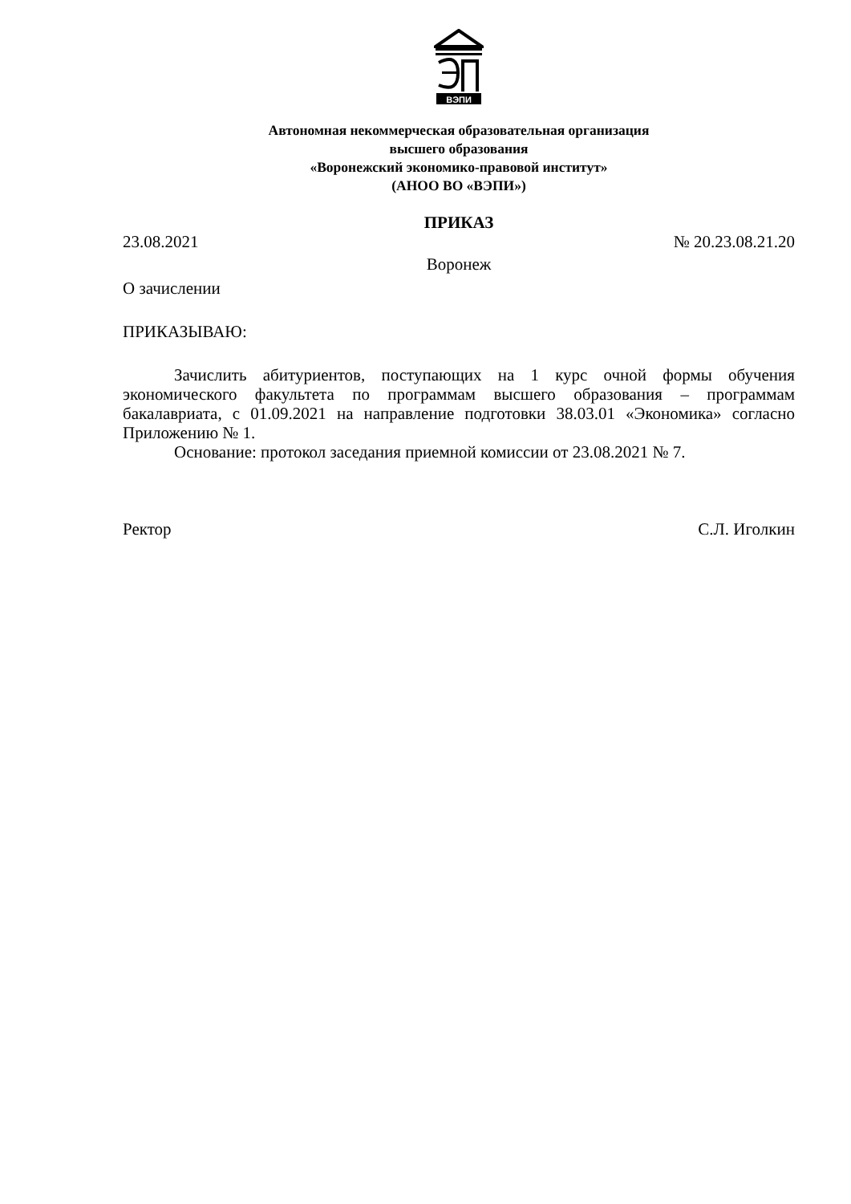ВЭПИ
Автономная некоммерческая образовательная организация
высшего образования
«Воронежский экономико-правовой институт»
(АНОО ВО «ВЭПИ»)
ПРИКАЗ
23.08.2021 № 20.23.08.21.20
Воронеж
О зачислении
ПРИКАЗЫВАЮ:
Зачислить абитуриентов, поступающих на 1 курс очной формы обучения экономического факультета по программам высшего образования – программам бакалавриата, с 01.09.2021 на направление подготовки 38.03.01 «Экономика» согласно Приложению № 1.
Основание: протокол заседания приемной комиссии от 23.08.2021 № 7.
Ректор С.Л. Иголкин